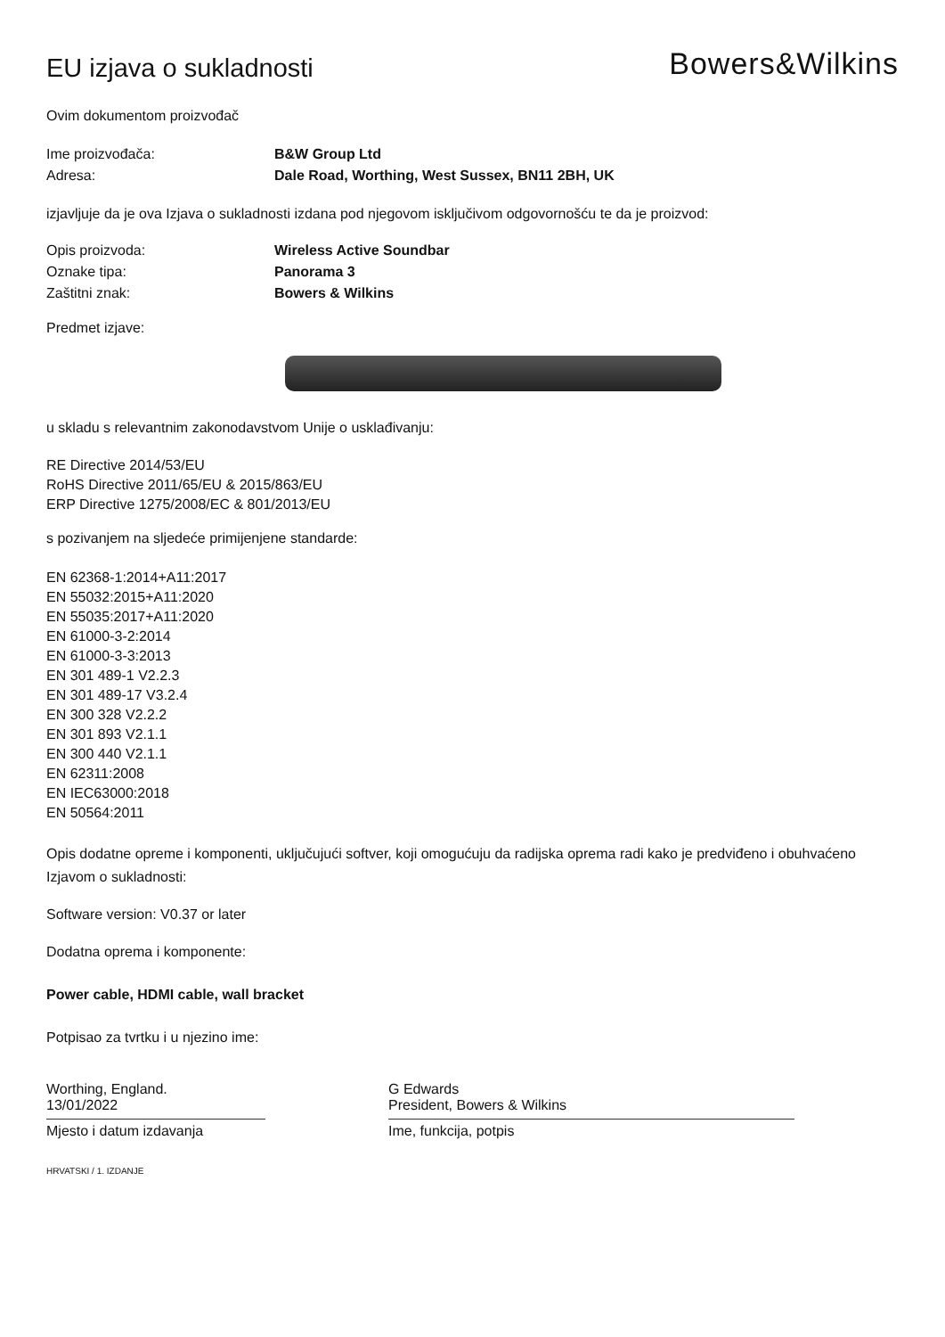EU izjava o sukladnosti
Bowers&Wilkins
Ovim dokumentom proizvođač
Ime proizvođača: B&W Group Ltd
Adresa: Dale Road, Worthing, West Sussex, BN11 2BH, UK
izjavljuje da je ova Izjava o sukladnosti izdana pod njegovom isključivom odgovornošću te da je proizvod:
Opis proizvoda: Wireless Active Soundbar
Oznake tipa: Panorama 3
Zaštitni znak: Bowers & Wilkins
Predmet izjave:
u skladu s relevantnim zakonodavstvom Unije o usklađivanju:
RE Directive 2014/53/EU
RoHS Directive 2011/65/EU & 2015/863/EU
ERP Directive 1275/2008/EC & 801/2013/EU
s pozivanjem na sljedeće primijenjene standarde:
EN 62368-1:2014+A11:2017
EN 55032:2015+A11:2020
EN 55035:2017+A11:2020
EN 61000-3-2:2014
EN 61000-3-3:2013
EN 301 489-1 V2.2.3
EN 301 489-17 V3.2.4
EN 300 328 V2.2.2
EN 301 893 V2.1.1
EN 300 440 V2.1.1
EN 62311:2008
EN IEC63000:2018
EN 50564:2011
Opis dodatne opreme i komponenti, uključujući softver, koji omogućuju da radijska oprema radi kako je predviđeno i obuhvaćeno Izjavom o sukladnosti:
Software version: V0.37 or later
Dodatna oprema i komponente:
Power cable, HDMI cable, wall bracket
Potpisao za tvrtku i u njezino ime:
Worthing, England.
13/01/2022
Mjesto i datum izdavanja
G Edwards
President, Bowers & Wilkins
Ime, funkcija, potpis
HRVATSKI / 1. IZDANJE